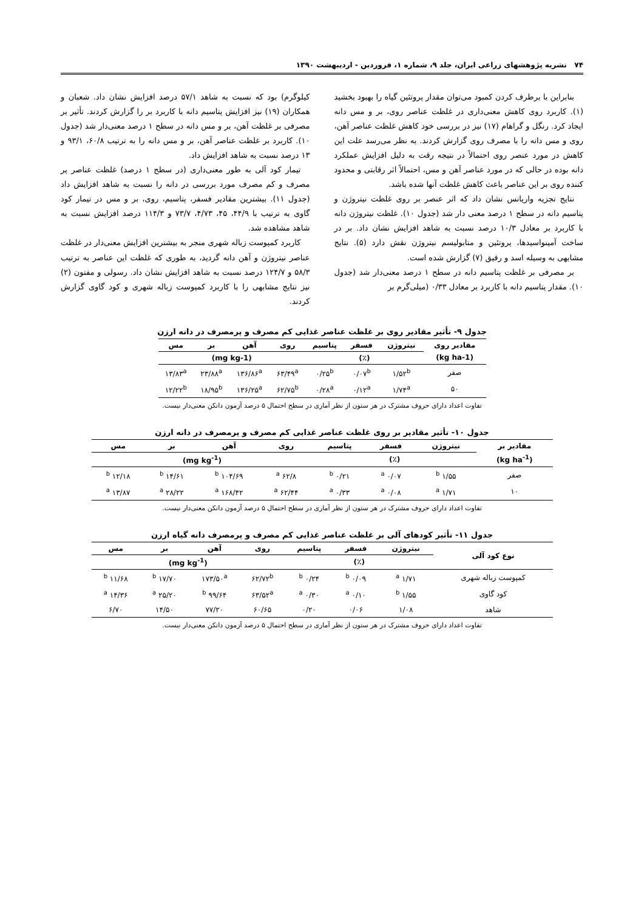۷۴ نشریه پژوهشهای زراعی ایران، جلد ۹، شماره ۱، فروردین - اردیبهشت ۱۳۹۰
بنابراین با برطرف کردن کمبود می‌توان مقدار پروتئین گیاه را بهبود بخشید (۱). کاربرد روی کاهش معنی‌داری در غلظت عناصر روی، بر و مس دانه ایجاد کرد. رنگل و گراهام (۱۷) نیز در بررسی خود کاهش غلظت عناصر آهن، روی و مس دانه را با مصرف روی گزارش کردند. به نظر می‌رسد علت این کاهش در مورد عنصر روی احتمالاً در نتیجه رقت به دلیل افزایش عملکرد دانه بوده در حالی که در مورد عناصر آهن و مس، احتمالاً اثر رقابتی و محدود کننده روی بر این عناصر باعث کاهش غلظت آنها شده باشد.
نتایج تجزیه واریانس نشان داد که اثر عنصر بر روی غلظت نیتروژن و پتاسیم دانه در سطح ۱ درصد معنی دار شد (جدول ۱۰). غلظت نیتروژن دانه با کاربرد بر معادل ۱۰/۳ درصد نسبت به شاهد افزایش نشان داد. بر در ساخت آمینواسیدها، پروتئین و متابولیسم نیتروژن نقش دارد (۵). نتایج مشابهی به وسیله اسد و رفیق (۷) گزارش شده است.
بر مصرفی بر غلظت پتاسیم دانه در سطح ۱ درصد معنی‌دار شد (جدول ۱۰). مقدار پتاسیم دانه با کاربرد بر معادل ۰/۳۳ (میلی‌گرم بر
کیلوگرم) بود که نسبت به شاهد ۵۷/۱ درصد افزایش نشان داد. شعبان و همکاران (۱۹) نیز افزایش پتاسیم دانه با کاربرد بر را گزارش کردند. تأثیر بر مصرفی بر غلظت آهن، بر و مس دانه در سطح ۱ درصد معنی‌دار شد (جدول ۱۰). کاربرد بر غلظت عناصر آهن، بر و مس دانه را به ترتیب ۶۰/۸، ۹۳/۱ و ۱۳ درصد نسبت به شاهد افزایش داد.
تیمار کود آلی به طور معنی‌داری (در سطح ۱ درصد) غلظت عناصر پر مصرف و کم مصرف مورد بررسی در دانه را نسبت به شاهد افزایش داد (جدول ۱۱). بیشترین مقادیر فسفر، پتاسیم، روی، بر و مس در تیمار کود گاوی به ترتیب با ۴۴/۹، ۴۵، ۴/۷۳، ۷۳/۷ و ۱۱۴/۳ درصد افزایش نسبت به شاهد مشاهده شد.
کاربرد کمپوست زباله شهری منجر به بیشترین افزایش معنی‌دار در غلظت عناصر نیتروژن و آهن دانه گردید، به طوری که غلظت این عناصر به ترتیب ۵۸/۳ و ۱۲۴/۷ درصد نسبت به شاهد افزایش نشان داد. رسولی و مفتون (۲) نیز نتایج مشابهی را با کاربرد کمپوست زباله شهری و کود گاوی گزارش کردند.
جدول ۹- تأثیر مقادیر روی بر غلظت عناصر غذایی کم مصرف و پرمصرف در دانه ارزن
| مقادیر روی | نیتروژن | فسفر | پتاسیم | روی | آهن | بر | مس |
| --- | --- | --- | --- | --- | --- | --- | --- |
| (kg ha-1) | (٪) | | | (mg kg-1) | | | |
| صفر | ۱/۵۲<sup>b</sup> | ۰/۰۷<sup>b</sup> | ۰/۲۵<sup>b</sup> | ۶۳/۴۹<sup>a</sup> | ۱۳۶/۸۶<sup>a</sup> | ۲۳/۸۸<sup>a</sup> | ۱۳/۸۳<sup>a</sup> |
| ۵۰ | ۱/۷۴<sup>a</sup> | ۰/۱۲<sup>a</sup> | ۰/۲۸<sup>a</sup> | ۶۲/۷۵<sup>b</sup> | ۱۳۶/۲۵<sup>a</sup> | ۱۸/۹۵<sup>b</sup> | ۱۲/۲۲<sup>b</sup> |
تفاوت اعداد دارای حروف مشترک در هر ستون از نظر آماری در سطح احتمال ۵ درصد آزمون دانکن معنی‌دار نیست.
جدول ۱۰- تأثیر مقادیر بر روی غلظت عناصر غذایی کم مصرف و پرمصرف در دانه ارزن
| مقادیر بر | نیتروژن | فسفر | پتاسیم | روی | آهن | بر | مس |
| --- | --- | --- | --- | --- | --- | --- | --- |
| (kg ha<sup>-1</sup>) | (٪) | | | (mg kg<sup>-1</sup>) | | | |
| صفر | ۱/۵۵ <sup>b</sup> | ۰/۰۷ <sup>a</sup> | ۰/۲۱ <sup>b</sup> | ۶۲/۸ <sup>a</sup> | ۱۰۴/۶۹ <sup>b</sup> | ۱۴/۶۱ <sup>b</sup> | ۱۲/۱۸ <sup>b</sup> |
| ۱۰ | ۱/۷۱ <sup>a</sup> | ۰/۰۸ <sup>a</sup> | ۰/۳۳ <sup>a</sup> | ۶۲/۴۴ <sup>a</sup> | ۱۶۸/۴۲ <sup>a</sup> | ۲۸/۲۲ <sup>a</sup> | ۱۳/۸۷ <sup>a</sup> |
تفاوت اعداد دارای حروف مشترک در هر ستون از نظر آماری در سطح احتمال ۵ درصد آزمون دانکن معنی‌دار نیست.
جدول ۱۱- تأثیر کودهای آلی بر غلظت عناصر غذایی کم مصرف و پرمصرف دانه گیاه ارزن
| نوع کود آلی | نیتروژن | فسفر | پتاسیم | روی | آهن | بر | مس |
| --- | --- | --- | --- | --- | --- | --- | --- |
| | (٪) | | | (mg kg<sup>-1</sup>) | | | |
| کمپوست زباله شهری | ۱/۷۱ <sup>a</sup> | ۰/۰۹ <sup>b</sup> | ۰/۲۴ <sup>b</sup> | ۶۲/۷۲<sup>b</sup> | ۱۷۳/۵۰<sup>a</sup> | ۱۷/۷۰ <sup>b</sup> | ۱۱/۶۸ <sup>b</sup> |
| کود گاوی | ۱/۵۵ <sup>b</sup> | ۰/۱۰ <sup>a</sup> | ۰/۳۰ <sup>a</sup> | ۶۳/۵۲<sup>a</sup> | ۹۹/۶۴ <sup>b</sup> | ۲۵/۲۰ <sup>a</sup> | ۱۴/۳۶ <sup>a</sup> |
| شاهد | ۱/۰۸ | ۰/۰۶ | ۰/۲۰ | ۶۰/۶۵ | ۷۷/۲۰ | ۱۴/۵۰ | ۶/۷۰ |
تفاوت اعداد دارای حروف مشترک در هر ستون از نظر آماری در سطح احتمال ۵ درصد آزمون دانکن معنی‌دار نیست.